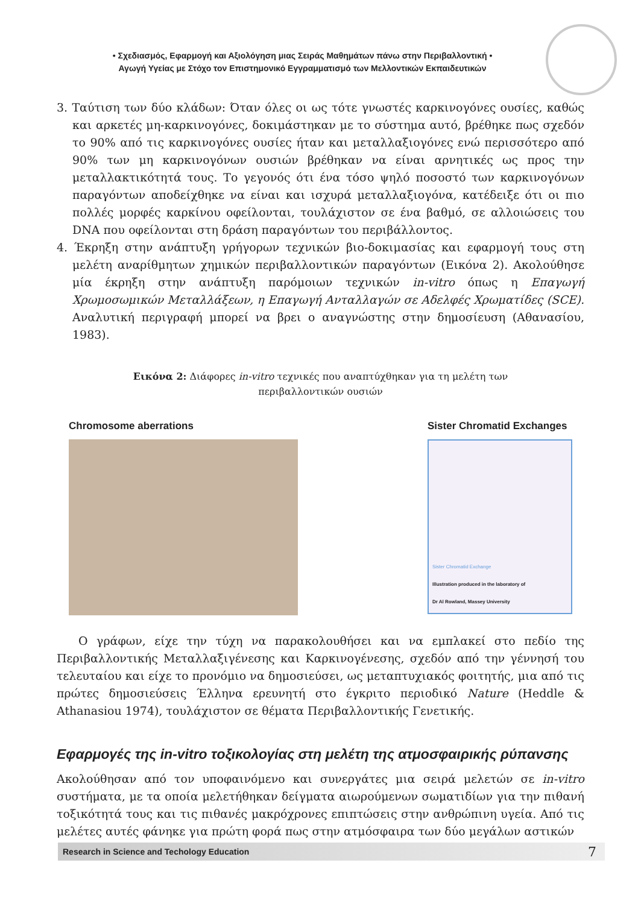• Σχεδιασμός, Εφαρμογή και Αξιολόγηση μιας Σειράς Μαθημάτων πάνω στην Περιβαλλοντική •
Αγωγή Υγείας με Στόχο τον Επιστημονικό Εγγραμματισμό των Μελλοντικών Εκπαιδευτικών
3. Ταύτιση των δύο κλάδων: Όταν όλες οι ως τότε γνωστές καρκινογόνες ουσίες, καθώς και αρκετές μη-καρκινογόνες, δοκιμάστηκαν με το σύστημα αυτό, βρέθηκε πως σχεδόν το 90% από τις καρκινογόνες ουσίες ήταν και μεταλλαξιογόνες ενώ περισσότερο από 90% των μη καρκινογόνων ουσιών βρέθηκαν να είναι αρνητικές ως προς την μεταλλακτικότητά τους. Το γεγονός ότι ένα τόσο ψηλό ποσοστό των καρκινογόνων παραγόντων αποδείχθηκε να είναι και ισχυρά μεταλλαξιογόνα, κατέδειξε ότι οι πιο πολλές μορφές καρκίνου οφείλονται, τουλάχιστον σε ένα βαθμό, σε αλλοιώσεις του DNA που οφείλονται στη δράση παραγόντων του περιβάλλοντος.
4. Έκρηξη στην ανάπτυξη γρήγορων τεχνικών βιο-δοκιμασίας και εφαρμογή τους στη μελέτη αναρίθμητων χημικών περιβαλλοντικών παραγόντων (Εικόνα 2). Ακολούθησε μία έκρηξη στην ανάπτυξη παρόμοιων τεχνικών in-vitro όπως η Επαγωγή Χρωμοσωμικών Μεταλλάξεων, η Επαγωγή Ανταλλαγών σε Αδελφές Χρωματίδες (SCE). Αναλυτική περιγραφή μπορεί να βρει ο αναγνώστης στην δημοσίευση (Αθανασίου, 1983).
Εικόνα 2: Διάφορες in-vitro τεχνικές που αναπτύχθηκαν για τη μελέτη των
περιβαλλοντικών ουσιών
Chromosome aberrations Sister Chromatid Exchanges
Sister Chromatid Exchange
Illustration produced in the laboratory of
Dr Al Rowland, Massey University
Ο γράφων, είχε την τύχη να παρακολουθήσει και να εμπλακεί στο πεδίο της Περιβαλλοντικής Μεταλλαξιγένεσης και Καρκινογένεσης, σχεδόν από την γέννησή του τελευταίου και είχε το προνόμιο να δημοσιεύσει, ως μεταπτυχιακός φοιτητής, μια από τις πρώτες δημοσιεύσεις Έλληνα ερευνητή στο έγκριτο περιοδικό Nature (Heddle & Athanasiou 1974), τουλάχιστον σε θέματα Περιβαλλοντικής Γενετικής.
Εφαρμογές της in-vitro τοξικολογίας στη μελέτη της ατμοσφαιρικής ρύπανσης
Ακολούθησαν από τον υποφαινόμενο και συνεργάτες μια σειρά μελετών σε in-vitro συστήματα, με τα οποία μελετήθηκαν δείγματα αιωρούμενων σωματιδίων για την πιθανή τοξικότητά τους και τις πιθανές μακρόχρονες επιπτώσεις στην ανθρώπινη υγεία. Από τις μελέτες αυτές φάνηκε για πρώτη φορά πως στην ατμόσφαιρα των δύο μεγάλων αστικών
Research in Science and Techology Education 7